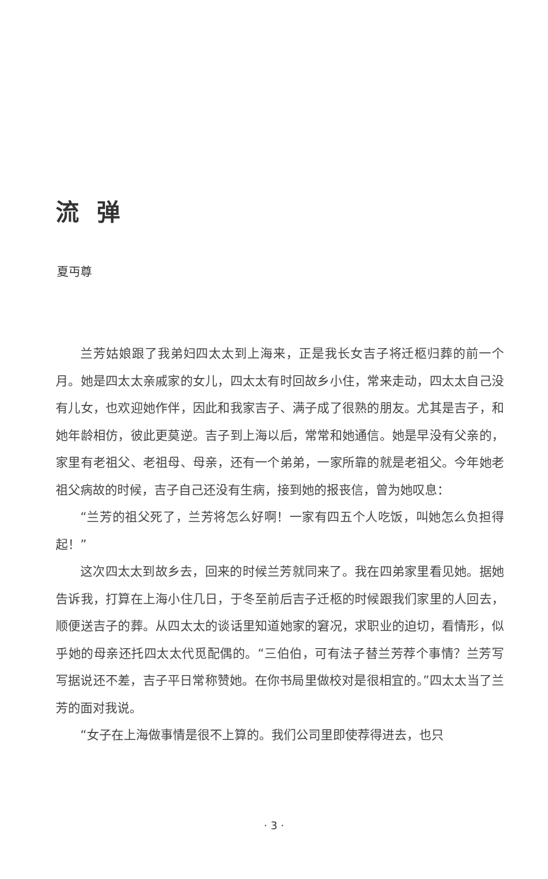流弹
夏丏尊
兰芳姑娘跟了我弟妇四太太到上海来，正是我长女吉子将迁柩归葬的前一个月。她是四太太亲戚家的女儿，四太太有时回故乡小住，常来走动，四太太自己没有儿女，也欢迎她作伴，因此和我家吉子、满子成了很熟的朋友。尤其是吉子，和她年龄相仿，彼此更莫逆。吉子到上海以后，常常和她通信。她是早没有父亲的，家里有老祖父、老祖母、母亲，还有一个弟弟，一家所靠的就是老祖父。今年她老祖父病故的时候，吉子自己还没有生病，接到她的报丧信，曾为她叹息：
“兰芳的祖父死了，兰芳将怎么好啊！一家有四五个人吃饭，叫她怎么负担得起！”
这次四太太到故乡去，回来的时候兰芳就同来了。我在四弟家里看见她。据她告诉我，打算在上海小住几日，于冬至前后吉子迁柩的时候跟我们家里的人回去，顺便送吉子的葬。从四太太的谈话里知道她家的窘况，求职业的迫切，看情形，似乎她的母亲还托四太太代觅配偶的。“三伯伯，可有法子替兰芳荐个事情？兰芳写写据说还不差，吉子平日常称赞她。在你书局里做校对是很相宜的。”四太太当了兰芳的面对我说。
“女子在上海做事情是很不上算的。我们公司里即使荐得进去，也只
· 3 ·